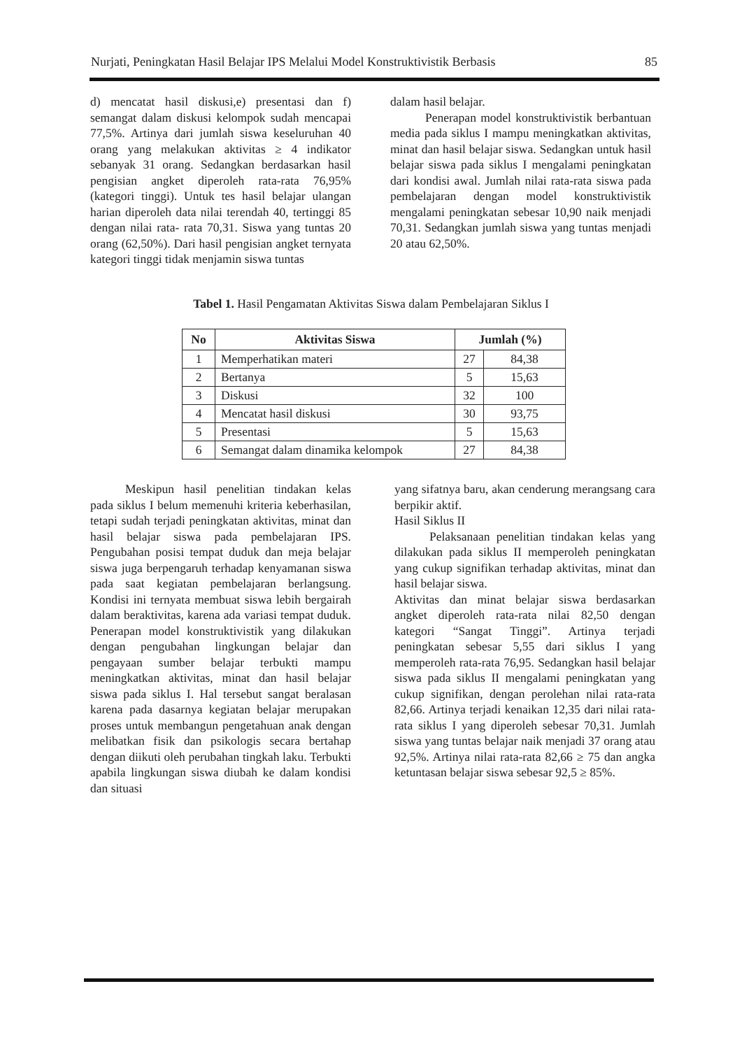Nurjati, Peningkatan Hasil Belajar IPS Melalui Model Konstruktivistik Berbasis 85
d) mencatat hasil diskusi,e) presentasi dan f) semangat dalam diskusi kelompok sudah mencapai 77,5%. Artinya dari jumlah siswa keseluruhan 40 orang yang melakukan aktivitas ≥ 4 indikator sebanyak 31 orang. Sedangkan berdasarkan hasil pengisian angket diperoleh rata-rata 76,95% (kategori tinggi). Untuk tes hasil belajar ulangan harian diperoleh data nilai terendah 40, tertinggi 85 dengan nilai rata- rata 70,31. Siswa yang tuntas 20 orang (62,50%). Dari hasil pengisian angket ternyata kategori tinggi tidak menjamin siswa tuntas
dalam hasil belajar.
Penerapan model konstruktivistik berbantuan media pada siklus I mampu meningkatkan aktivitas, minat dan hasil belajar siswa. Sedangkan untuk hasil belajar siswa pada siklus I mengalami peningkatan dari kondisi awal. Jumlah nilai rata-rata siswa pada pembelajaran dengan model konstruktivistik mengalami peningkatan sebesar 10,90 naik menjadi 70,31. Sedangkan jumlah siswa yang tuntas menjadi 20 atau 62,50%.
Tabel 1. Hasil Pengamatan Aktivitas Siswa dalam Pembelajaran Siklus I
| No | Aktivitas Siswa | Jumlah (%) | |
| --- | --- | --- | --- |
| 1 | Memperhatikan materi | 27 | 84,38 |
| 2 | Bertanya | 5 | 15,63 |
| 3 | Diskusi | 32 | 100 |
| 4 | Mencatat hasil diskusi | 30 | 93,75 |
| 5 | Presentasi | 5 | 15,63 |
| 6 | Semangat dalam dinamika kelompok | 27 | 84,38 |
Meskipun hasil penelitian tindakan kelas pada siklus I belum memenuhi kriteria keberhasilan, tetapi sudah terjadi peningkatan aktivitas, minat dan hasil belajar siswa pada pembelajaran IPS. Pengubahan posisi tempat duduk dan meja belajar siswa juga berpengaruh terhadap kenyamanan siswa pada saat kegiatan pembelajaran berlangsung. Kondisi ini ternyata membuat siswa lebih bergairah dalam beraktivitas, karena ada variasi tempat duduk. Penerapan model konstruktivistik yang dilakukan dengan pengubahan lingkungan belajar dan pengayaan sumber belajar terbukti mampu meningkatkan aktivitas, minat dan hasil belajar siswa pada siklus I. Hal tersebut sangat beralasan karena pada dasarnya kegiatan belajar merupakan proses untuk membangun pengetahuan anak dengan melibatkan fisik dan psikologis secara bertahap dengan diikuti oleh perubahan tingkah laku. Terbukti apabila lingkungan siswa diubah ke dalam kondisi dan situasi
yang sifatnya baru, akan cenderung merangsang cara berpikir aktif.
Hasil Siklus II
Pelaksanaan penelitian tindakan kelas yang dilakukan pada siklus II memperoleh peningkatan yang cukup signifikan terhadap aktivitas, minat dan hasil belajar siswa.
Aktivitas dan minat belajar siswa berdasarkan angket diperoleh rata-rata nilai 82,50 dengan kategori “Sangat Tinggi”. Artinya terjadi peningkatan sebesar 5,55 dari siklus I yang memperoleh rata-rata 76,95. Sedangkan hasil belajar siswa pada siklus II mengalami peningkatan yang cukup signifikan, dengan perolehan nilai rata-rata 82,66. Artinya terjadi kenaikan 12,35 dari nilai rata-rata siklus I yang diperoleh sebesar 70,31. Jumlah siswa yang tuntas belajar naik menjadi 37 orang atau 92,5%. Artinya nilai rata-rata 82,66 ≥ 75 dan angka ketuntasan belajar siswa sebesar 92,5 ≥ 85%.